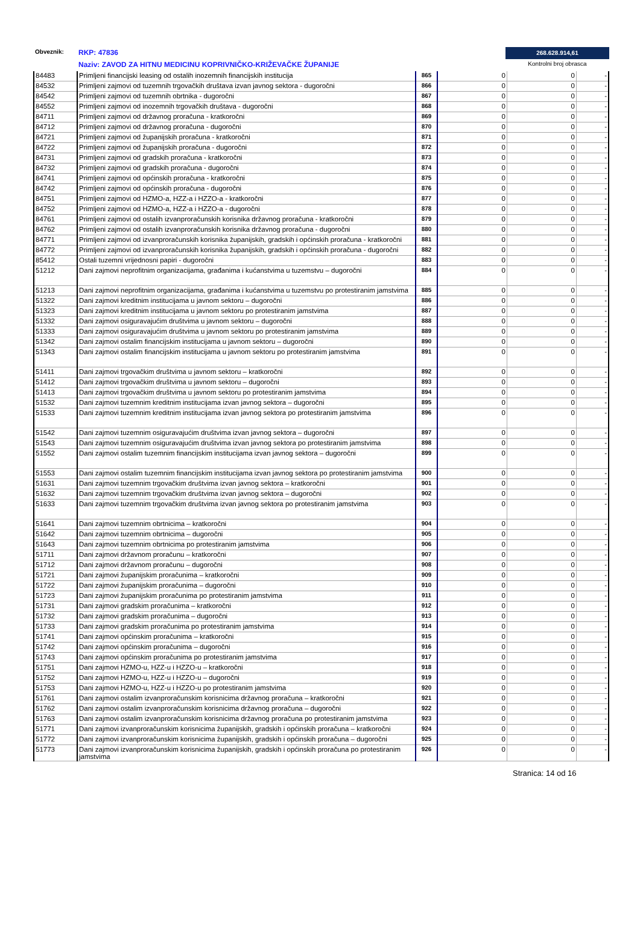Obveznik: RKP: 47836
Naziv: ZAVOD ZA HITNU MEDICINU KOPRIVNIČKO-KRIŽEVAČKE ŽUPANIJE
268.628.914,61
Kontrolni broj obrasca
| 84483 | Primljeni financijski leasing od ostalih inozemnih financijskih institucija | 865 | 0 | 0 | - |
| 84532 | Primljeni zajmovi od tuzemnih trgovačkih društava izvan javnog sektora - dugoročni | 866 | 0 | 0 | - |
| 84542 | Primljeni zajmovi od tuzemnih obrtnika - dugoročni | 867 | 0 | 0 | - |
| 84552 | Primljeni zajmovi od inozemnih trgovačkih društava - dugoročni | 868 | 0 | 0 | - |
| 84711 | Primljeni zajmovi od državnog proračuna - kratkoročni | 869 | 0 | 0 | - |
| 84712 | Primljeni zajmovi od državnog proračuna - dugoročni | 870 | 0 | 0 | - |
| 84721 | Primljeni zajmovi od županijskih proračuna - kratkoročni | 871 | 0 | 0 | - |
| 84722 | Primljeni zajmovi od županijskih proračuna - dugoročni | 872 | 0 | 0 | - |
| 84731 | Primljeni zajmovi od gradskih proračuna - kratkoročni | 873 | 0 | 0 | - |
| 84732 | Primljeni zajmovi od gradskih proračuna - dugoročni | 874 | 0 | 0 | - |
| 84741 | Primljeni zajmovi od općinskih proračuna - kratkoročni | 875 | 0 | 0 | - |
| 84742 | Primljeni zajmovi od općinskih proračuna - dugoročni | 876 | 0 | 0 | - |
| 84751 | Primljeni zajmovi od HZMO-a, HZZ-a i HZZO-a - kratkoročni | 877 | 0 | 0 | - |
| 84752 | Primljeni zajmovi od HZMO-a, HZZ-a i HZZO-a - dugoročni | 878 | 0 | 0 | - |
| 84761 | Primljeni zajmovi od ostalih izvanproračunskih korisnika državnog proračuna - kratkoročni | 879 | 0 | 0 | - |
| 84762 | Primljeni zajmovi od ostalih izvanproračunskih korisnika državnog proračuna - dugoročni | 880 | 0 | 0 | - |
| 84771 | Primljeni zajmovi od izvanproračunskih korisnika županijskih, gradskih i općinskih proračuna - kratkoročni | 881 | 0 | 0 | - |
| 84772 | Primljeni zajmovi od izvanproračunskih korisnika županijskih, gradskih i općinskih proračuna - dugoročni | 882 | 0 | 0 | - |
| 85412 | Ostali tuzemni vrijednosni papiri - dugoročni | 883 | 0 | 0 | - |
| 51212 | Dani zajmovi neprofitnim organizacijama, građanima i kućanstvima u tuzemstvu – dugoročni | 884 | 0 | 0 | - |
| 51213 | Dani zajmovi neprofitnim organizacijama, građanima i kućanstvima u tuzemstvu po protestiranim jamstvima | 885 | 0 | 0 | - |
| 51322 | Dani zajmovi kreditnim institucijama u javnom sektoru – dugoročni | 886 | 0 | 0 | - |
| 51323 | Dani zajmovi kreditnim institucijama u javnom sektoru po protestiranim jamstvima | 887 | 0 | 0 | - |
| 51332 | Dani zajmovi osiguravajućim društvima u javnom sektoru – dugoročni | 888 | 0 | 0 | - |
| 51333 | Dani zajmovi osiguravajućim društvima u javnom sektoru po protestiranim jamstvima | 889 | 0 | 0 | - |
| 51342 | Dani zajmovi ostalim financijskim institucijama u javnom sektoru – dugoročni | 890 | 0 | 0 | - |
| 51343 | Dani zajmovi ostalim financijskim institucijama u javnom sektoru po protestiranim jamstvima | 891 | 0 | 0 | - |
| 51411 | Dani zajmovi trgovačkim društvima u javnom sektoru – kratkoročni | 892 | 0 | 0 | - |
| 51412 | Dani zajmovi trgovačkim društvima u javnom sektoru – dugoročni | 893 | 0 | 0 | - |
| 51413 | Dani zajmovi trgovačkim društvima u javnom sektoru po protestiranim jamstvima | 894 | 0 | 0 | - |
| 51532 | Dani zajmovi tuzemnim kreditnim institucijama izvan javnog sektora – dugoročni | 895 | 0 | 0 | - |
| 51533 | Dani zajmovi tuzemnim kreditnim institucijama izvan javnog sektora po protestiranim jamstvima | 896 | 0 | 0 | - |
| 51542 | Dani zajmovi tuzemnim osiguravajućim društvima izvan javnog sektora – dugoročni | 897 | 0 | 0 | - |
| 51543 | Dani zajmovi tuzemnim osiguravajućim društvima izvan javnog sektora po protestiranim jamstvima | 898 | 0 | 0 | - |
| 51552 | Dani zajmovi ostalim tuzemnim financijskim institucijama izvan javnog sektora – dugoročni | 899 | 0 | 0 | - |
| 51553 | Dani zajmovi ostalim tuzemnim financijskim institucijama izvan javnog sektora po protestiranim jamstvima | 900 | 0 | 0 | - |
| 51631 | Dani zajmovi tuzemnim trgovačkim društvima izvan javnog sektora – kratkoročni | 901 | 0 | 0 | - |
| 51632 | Dani zajmovi tuzemnim trgovačkim društvima izvan javnog sektora – dugoročni | 902 | 0 | 0 | - |
| 51633 | Dani zajmovi tuzemnim trgovačkim društvima izvan javnog sektora po protestiranim jamstvima | 903 | 0 | 0 | - |
| 51641 | Dani zajmovi tuzemnim obrtnicima – kratkoročni | 904 | 0 | 0 | - |
| 51642 | Dani zajmovi tuzemnim obrtnicima – dugoročni | 905 | 0 | 0 | - |
| 51643 | Dani zajmovi tuzemnim obrtnicima po protestiranim jamstvima | 906 | 0 | 0 | - |
| 51711 | Dani zajmovi državnom proračunu – kratkoročni | 907 | 0 | 0 | - |
| 51712 | Dani zajmovi državnom proračunu – dugoročni | 908 | 0 | 0 | - |
| 51721 | Dani zajmovi županijskim proračunima – kratkoročni | 909 | 0 | 0 | - |
| 51722 | Dani zajmovi županijskim proračunima – dugoročni | 910 | 0 | 0 | - |
| 51723 | Dani zajmovi županijskim proračunima po protestiranim jamstvima | 911 | 0 | 0 | - |
| 51731 | Dani zajmovi gradskim proračunima – kratkoročni | 912 | 0 | 0 | - |
| 51732 | Dani zajmovi gradskim proračunima – dugoročni | 913 | 0 | 0 | - |
| 51733 | Dani zajmovi gradskim proračunima po protestiranim jamstvima | 914 | 0 | 0 | - |
| 51741 | Dani zajmovi općinskim proračunima – kratkoročni | 915 | 0 | 0 | - |
| 51742 | Dani zajmovi općinskim proračunima – dugoročni | 916 | 0 | 0 | - |
| 51743 | Dani zajmovi općinskim proračunima po protestiranim jamstvima | 917 | 0 | 0 | - |
| 51751 | Dani zajmovi HZMO-u, HZZ-u i HZZO-u – kratkoročni | 918 | 0 | 0 | - |
| 51752 | Dani zajmovi HZMO-u, HZZ-u i HZZO-u – dugoročni | 919 | 0 | 0 | - |
| 51753 | Dani zajmovi HZMO-u, HZZ-u i HZZO-u po protestiranim jamstvima | 920 | 0 | 0 | - |
| 51761 | Dani zajmovi ostalim izvanproračunskim korisnicima državnog proračuna – kratkoročni | 921 | 0 | 0 | - |
| 51762 | Dani zajmovi ostalim izvanproračunskim korisnicima državnog proračuna – dugoročni | 922 | 0 | 0 | - |
| 51763 | Dani zajmovi ostalim izvanproračunskim korisnicima državnog proračuna po protestiranim jamstvima | 923 | 0 | 0 | - |
| 51771 | Dani zajmovi izvanproračunskim korisnicima županijskih, gradskih i općinskih proračuna – kratkoročni | 924 | 0 | 0 | - |
| 51772 | Dani zajmovi izvanproračunskim korisnicima županijskih, gradskih i općinskih proračuna – dugoročni | 925 | 0 | 0 | - |
| 51773 | Dani zajmovi izvanproračunskim korisnicima županijskih, gradskih i općinskih proračuna po protestiranim jamstvima | 926 | 0 | 0 | - |
Stranica: 14 od 16